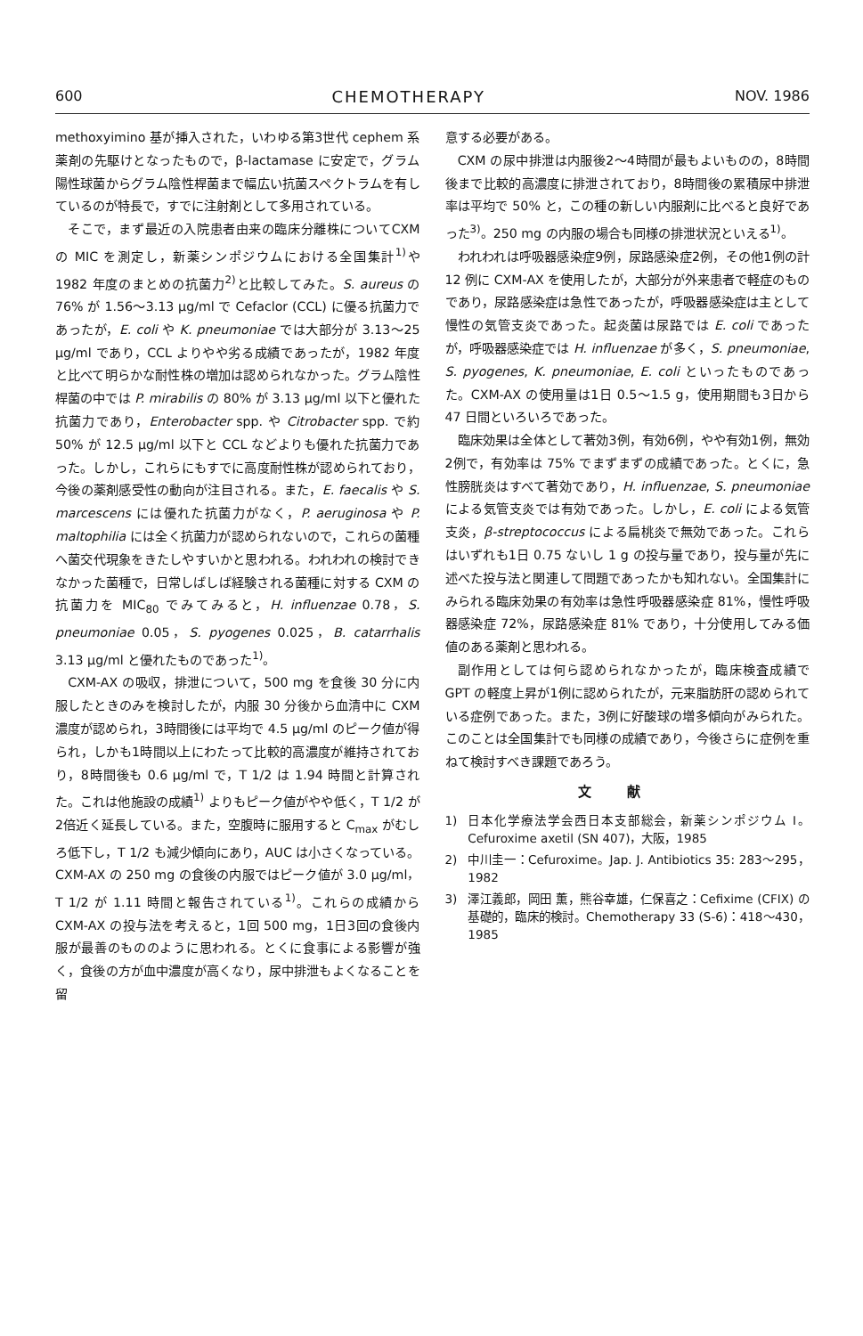600 CHEMOTHERAPY NOV. 1986
methoxyimino 基が挿入された，いわゆる第3世代 cephem 系薬剤の先駆けとなったもので，β-lactamase に安定で，グラム陽性球菌からグラム陰性桿菌まで幅広い抗菌スペクトラムを有しているのが特長で，すでに注射剤として多用されている。
そこで，まず最近の入院患者由来の臨床分離株についてCXM の MIC を測定し，新薬シンポジウムにおける全国集計<sup>1)</sup>や 1982 年度のまとめの抗菌力<sup>2)</sup>と比較してみた。S. aureus の 76% が 1.56〜3.13 μg/ml で Cefaclor (CCL) に優る抗菌力であったが，E. coli や K. pneumoniae では大部分が 3.13〜25 μg/ml であり，CCL よりやや劣る成績であったが，1982 年度と比べて明らかな耐性株の増加は認められなかった。グラム陰性桿菌の中では P. mirabilis の 80% が 3.13 μg/ml 以下と優れた抗菌力であり，Enterobacter spp. や Citrobacter spp. で約 50% が 12.5 μg/ml 以下と CCL などよりも優れた抗菌力であった。しかし，これらにもすでに高度耐性株が認められており，今後の薬剤感受性の動向が注目される。また，E. faecalis や S. marcescens には優れた抗菌力がなく，P. aeruginosa や P. maltophilia には全く抗菌力が認められないので，これらの菌種へ菌交代現象をきたしやすいかと思われる。われわれの検討できなかった菌種で，日常しばしば経験される菌種に対する CXM の抗菌力を MIC<sub>80</sub> でみてみると，H. influenzae 0.78，S. pneumoniae 0.05，S. pyogenes 0.025，B. catarrhalis 3.13 μg/ml と優れたものであった<sup>1)</sup>。
CXM-AX の吸収，排泄について，500 mg を食後 30 分に内服したときのみを検討したが，内服 30 分後から血清中に CXM 濃度が認められ，3時間後には平均で 4.5 μg/ml のピーク値が得られ，しかも1時間以上にわたって比較的高濃度が維持されており，8時間後も 0.6 μg/ml で，T 1/2 は 1.94 時間と計算された。これは他施設の成績<sup>1)</sup> よりもピーク値がやや低く，T 1/2 が2倍近く延長している。また，空腹時に服用すると C<sub>max</sub> がむしろ低下し，T 1/2 も減少傾向にあり，AUC は小さくなっている。CXM-AX の 250 mg の食後の内服ではピーク値が 3.0 μg/ml，T 1/2 が 1.11 時間と報告されている<sup>1)</sup>。これらの成績から CXM-AX の投与法を考えると，1回 500 mg，1日3回の食後内服が最善のもののように思われる。とくに食事による影響が強く，食後の方が血中濃度が高くなり，尿中排泄もよくなることを留
意する必要がある。
CXM の尿中排泄は内服後2〜4時間が最もよいものの，8時間後まで比較的高濃度に排泄されており，8時間後の累積尿中排泄率は平均で 50% と，この種の新しい内服剤に比べると良好であった<sup>3)</sup>。250 mg の内服の場合も同様の排泄状況といえる<sup>1)</sup>。
われわれは呼吸器感染症9例，尿路感染症2例，その他1例の計 12 例に CXM-AX を使用したが，大部分が外来患者で軽症のものであり，尿路感染症は急性であったが，呼吸器感染症は主として慢性の気管支炎であった。起炎菌は尿路では E. coli であったが，呼吸器感染症では H. influenzae が多く，S. pneumoniae, S. pyogenes, K. pneumoniae, E. coli といったものであった。CXM-AX の使用量は1日 0.5〜1.5 g，使用期間も3日から 47 日間といろいろであった。
臨床効果は全体として著効3例，有効6例，やや有効1例，無効2例で，有効率は 75% でまずまずの成績であった。とくに，急性膀胱炎はすべて著効であり，H. influenzae, S. pneumoniae による気管支炎では有効であった。しかし，E. coli による気管支炎，β-streptococcus による扁桃炎で無効であった。これらはいずれも1日 0.75 ないし 1 g の投与量であり，投与量が先に述べた投与法と関連して問題であったかも知れない。全国集計にみられる臨床効果の有効率は急性呼吸器感染症 81%，慢性呼吸器感染症 72%，尿路感染症 81% であり，十分使用してみる価値のある薬剤と思われる。
副作用としては何ら認められなかったが，臨床検査成績で GPT の軽度上昇が1例に認められたが，元来脂肪肝の認められている症例であった。また，3例に好酸球の増多傾向がみられた。このことは全国集計でも同様の成績であり，今後さらに症例を重ねて検討すべき課題であろう。
文献
1) 日本化学療法学会西日本支部総会，新薬シンポジウム I。Cefuroxime axetil (SN 407)，大阪，1985
2) 中川圭一：Cefuroxime。Jap. J. Antibiotics 35: 283〜295，1982
3) 澤江義郎，岡田 薫，熊谷幸雄，仁保喜之：Cefixime (CFIX) の基礎的，臨床的検討。Chemotherapy 33 (S-6)：418〜430，1985